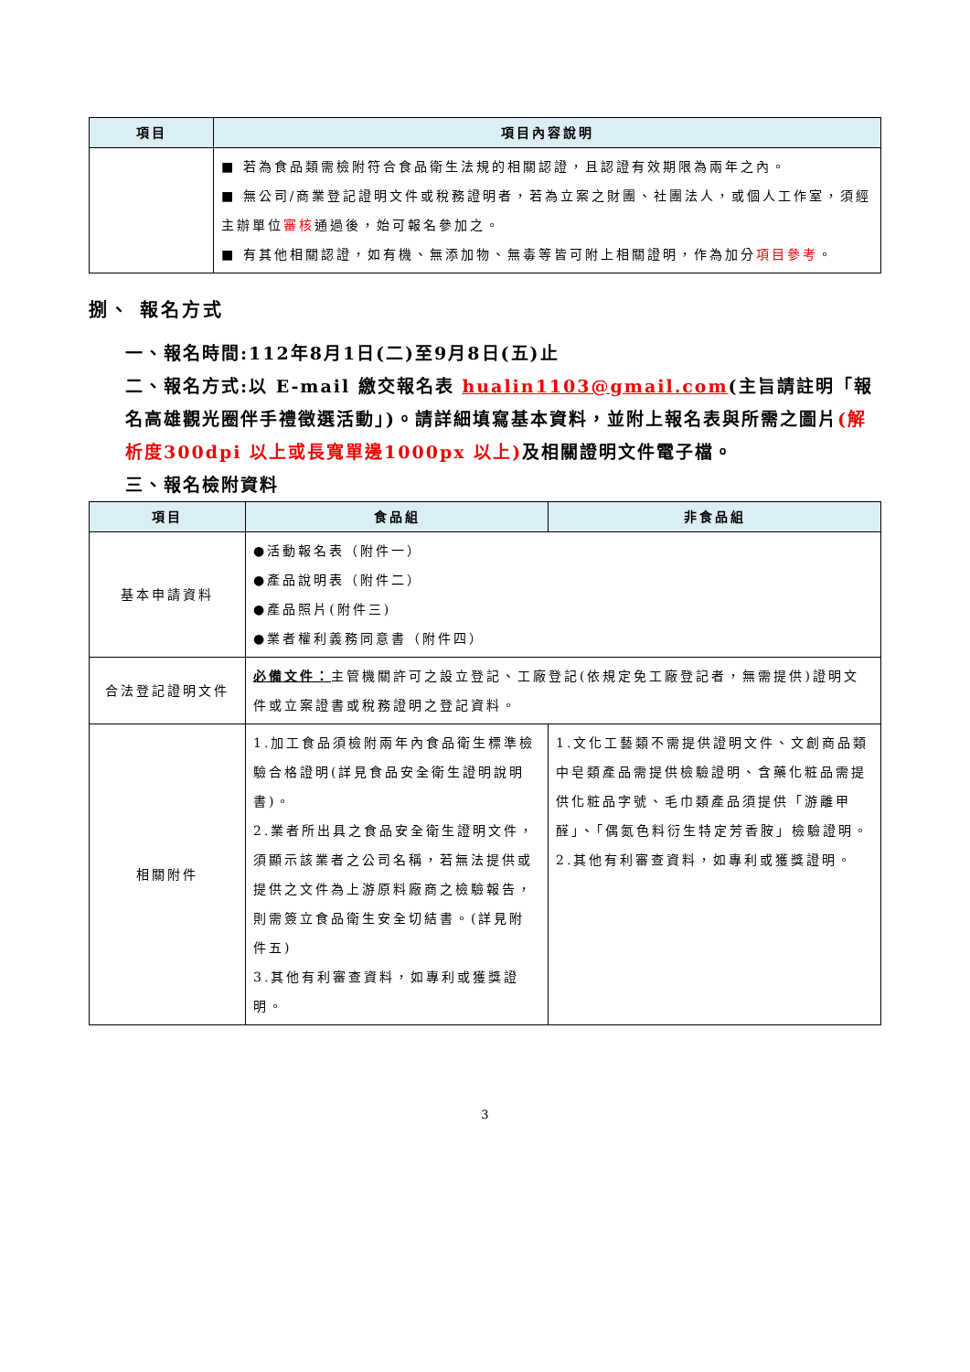| 項目 | 項目內容說明 |
| --- | --- |
| | ■ 若為食品類需檢附符合食品衛生法規的相關認證，且認證有效期限為兩年之內。 ■ 無公司/商業登記證明文件或稅務證明者，若為立案之財團、社團法人，或個人工作室，須經主辦單位 審核 通過後，始可報名參加之。 ■ 有其他相關認證，如有機、無添加物、無毒等皆可附上相關證明，作為加分 項目參考 。 |
捌、 報名方式
一、報名時間:112年8月1日(二)至9月8日(五)止
二、報名方式:以 E-mail 繳交報名表 hualin1103@gmail.com(主旨請註明「報名高雄觀光圈伴手禮徵選活動」)。請詳細填寫基本資料，並附上報名表與所需之圖片(解析度300dpi 以上或長寬單邊1000px 以上) 及相關證明文件電子檔。
三、報名檢附資料
| 項目 | 食品組 | 非食品組 |
| --- | --- | --- |
| 基本申請資料 | ●活動報名表（附件一） ●產品說明表（附件二） ●產品照片(附件三) ●業者權利義務同意書（附件四） | |
| 合法登記證明文件 | 必備文件： 主管機關許可之設立登記、工廠登記(依規定免工廠登記者，無需提供)證明文件或立案證書或稅務證明之登記資料。 | |
| 相關附件 | 1.加工食品須檢附兩年內食品衛生標準檢驗合格證明(詳見食品安全衛生證明說明書)。 2.業者所出具之食品安全衛生證明文件，須顯示該業者之公司名稱，若無法提供或提供之文件為上游原料廠商之檢驗報告，則需簽立食品衛生安全切結書。(詳見附件五) 3.其他有利審查資料，如專利或獲獎證明。 | 1.文化工藝類不需提供證明文件、文創商品類中皂類產品需提供檢驗證明、含藥化粧品需提供化粧品字號、毛巾類產品須提供「游離甲醛」、「偶氮色料衍生特定芳香胺」檢驗證明。 2.其他有利審查資料，如專利或獲獎證明。 |
3